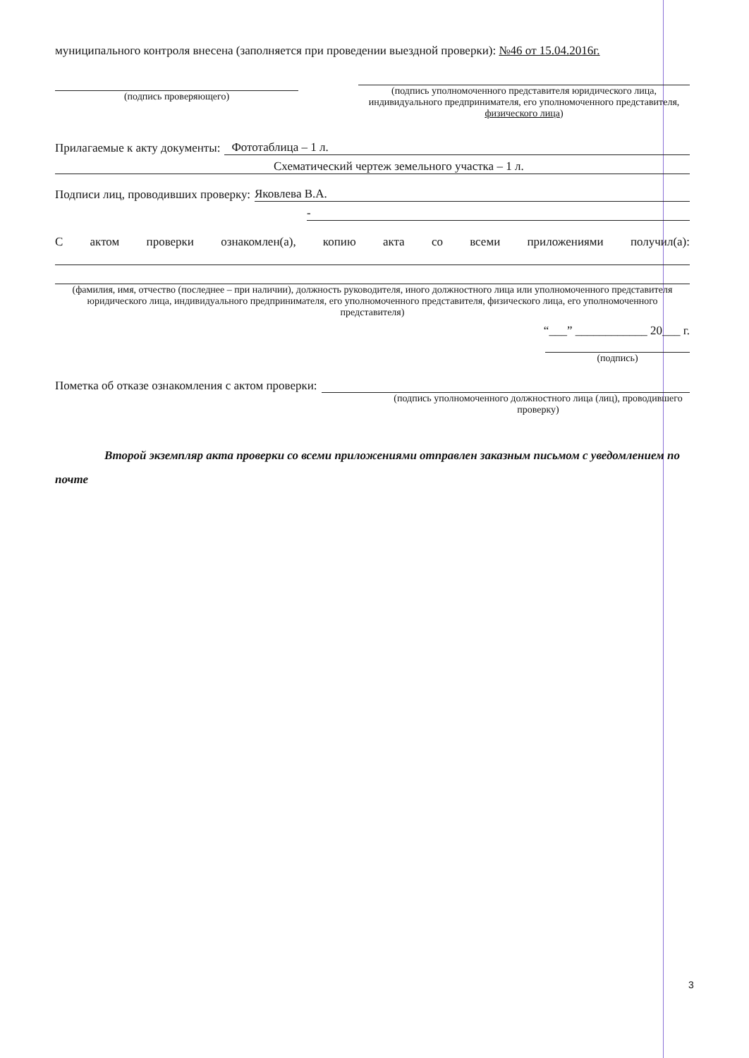муниципального контроля внесена (заполняется при проведении выездной проверки): №46 от 15.04.2016г.
(подпись проверяющего) (подпись уполномоченного представителя юридического лица, индивидуального предпринимателя, его уполномоченного представителя, физического лица)
Прилагаемые к акту документы: Фототаблица – 1 л.
Схематический чертеж земельного участка – 1 л.
Подписи лиц, проводивших проверку: Яковлева В.А.
-
С актом проверки ознакомлен(а), копию акта со всеми приложениями получил(а):
(фамилия, имя, отчество (последнее – при наличии), должность руководителя, иного должностного лица или уполномоченного представителя юридического лица, индивидуального предпринимателя, его уполномоченного представителя, физического лица, его уполномоченного представителя)
“___” ____________ 20___ г.
(подпись)
Пометка об отказе ознакомления с актом проверки:
(подпись уполномоченного должностного лица (лиц), проводившего проверку)
Второй экземпляр акта проверки со всеми приложениями отправлен заказным письмом с уведомлением по почте
3